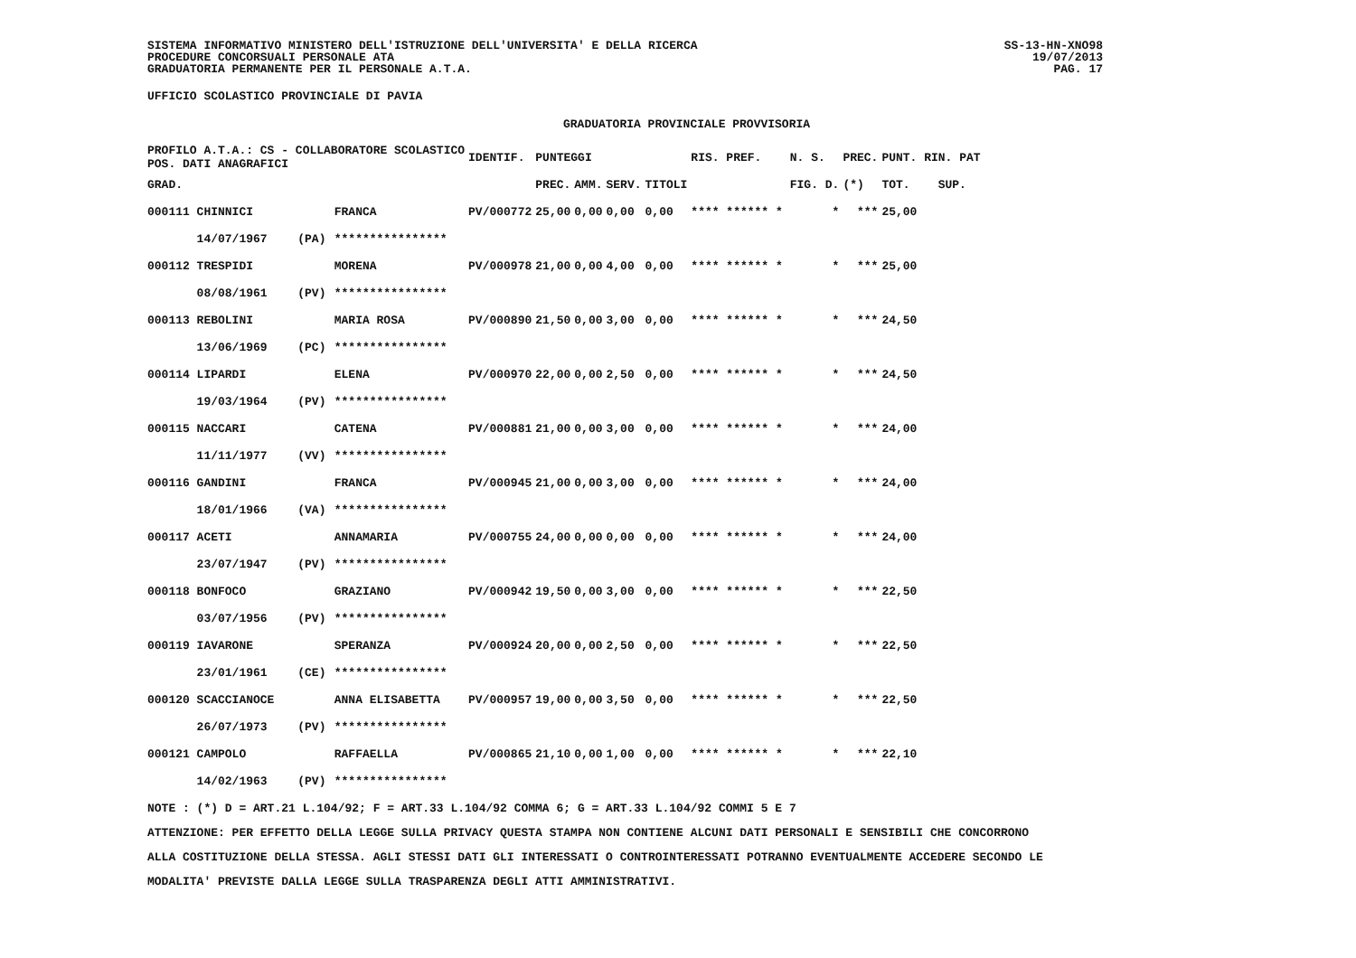SISTEMA INFORMATIVO MINISTERO DELL'ISTRUZIONE DELL'UNIVERSITA' E DELLA RICERCA
PROCEDURE CONCORSUALI PERSONALE ATA
GRADUATORIA PERMANENTE PER IL PERSONALE A.T.A.
SS-13-HN-XNO98
19/07/2013
PAG. 17
UFFICIO SCOLASTICO PROVINCIALE DI PAVIA
GRADUATORIA PROVINCIALE PROVVISORIA
| PROFILO A.T.A.: CS - COLLABORATORE SCOLASTICO POS. DATI ANAGRAFICI | | | IDENTIF. | PUNTEGGI | | | | RIS. PREF. | | N. S. | PREC. | PUNT. RIN. PAT | |
| --- | --- | --- | --- | --- | --- | --- | --- | --- | --- | --- | --- | --- | --- |
| GRAD. | | | | PREC. | AMM. | SERV. | TITOLI | | | FIG. D. | (*) | TOT. | SUP. |
| 000111 CHINNICI | | FRANCA | PV/000772 | 25,00 | 0,00 | 0,00 | 0,00 | **** ****** * | | * | *** | 25,00 | |
| 14/07/1967 | (PA) | **************** | | | | | | | | | | | |
| 000112 TRESPIDI | | MORENA | PV/000978 | 21,00 | 0,00 | 4,00 | 0,00 | **** ****** * | | * | *** | 25,00 | |
| 08/08/1961 | (PV) | **************** | | | | | | | | | | | |
| 000113 REBOLINI | | MARIA ROSA | PV/000890 | 21,50 | 0,00 | 3,00 | 0,00 | **** ****** * | | * | *** | 24,50 | |
| 13/06/1969 | (PC) | **************** | | | | | | | | | | | |
| 000114 LIPARDI | | ELENA | PV/000970 | 22,00 | 0,00 | 2,50 | 0,00 | **** ****** * | | * | *** | 24,50 | |
| 19/03/1964 | (PV) | **************** | | | | | | | | | | | |
| 000115 NACCARI | | CATENA | PV/000881 | 21,00 | 0,00 | 3,00 | 0,00 | **** ****** * | | * | *** | 24,00 | |
| 11/11/1977 | (VV) | **************** | | | | | | | | | | | |
| 000116 GANDINI | | FRANCA | PV/000945 | 21,00 | 0,00 | 3,00 | 0,00 | **** ****** * | | * | *** | 24,00 | |
| 18/01/1966 | (VA) | **************** | | | | | | | | | | | |
| 000117 ACETI | | ANNAMARIA | PV/000755 | 24,00 | 0,00 | 0,00 | 0,00 | **** ****** * | | * | *** | 24,00 | |
| 23/07/1947 | (PV) | **************** | | | | | | | | | | | |
| 000118 BONFOCO | | GRAZIANO | PV/000942 | 19,50 | 0,00 | 3,00 | 0,00 | **** ****** * | | * | *** | 22,50 | |
| 03/07/1956 | (PV) | **************** | | | | | | | | | | | |
| 000119 IAVARONE | | SPERANZA | PV/000924 | 20,00 | 0,00 | 2,50 | 0,00 | **** ****** * | | * | *** | 22,50 | |
| 23/01/1961 | (CE) | **************** | | | | | | | | | | | |
| 000120 SCACCIANOCE | | ANNA ELISABETTA | PV/000957 | 19,00 | 0,00 | 3,50 | 0,00 | **** ****** * | | * | *** | 22,50 | |
| 26/07/1973 | (PV) | **************** | | | | | | | | | | | |
| 000121 CAMPOLO | | RAFFAELLA | PV/000865 | 21,10 | 0,00 | 1,00 | 0,00 | **** ****** * | | * | *** | 22,10 | |
| 14/02/1963 | (PV) | **************** | | | | | | | | | | | |
NOTE : (*) D = ART.21 L.104/92; F = ART.33 L.104/92 COMMA 6; G = ART.33 L.104/92 COMMI 5 E 7
ATTENZIONE: PER EFFETTO DELLA LEGGE SULLA PRIVACY QUESTA STAMPA NON CONTIENE ALCUNI DATI PERSONALI E SENSIBILI CHE CONCORRONO
ALLA COSTITUZIONE DELLA STESSA. AGLI STESSI DATI GLI INTERESSATI O CONTROINTERESSATI POTRANNO EVENTUALMENTE ACCEDERE SECONDO LE
MODALITA' PREVISTE DALLA LEGGE SULLA TRASPARENZA DEGLI ATTI AMMINISTRATIVI.